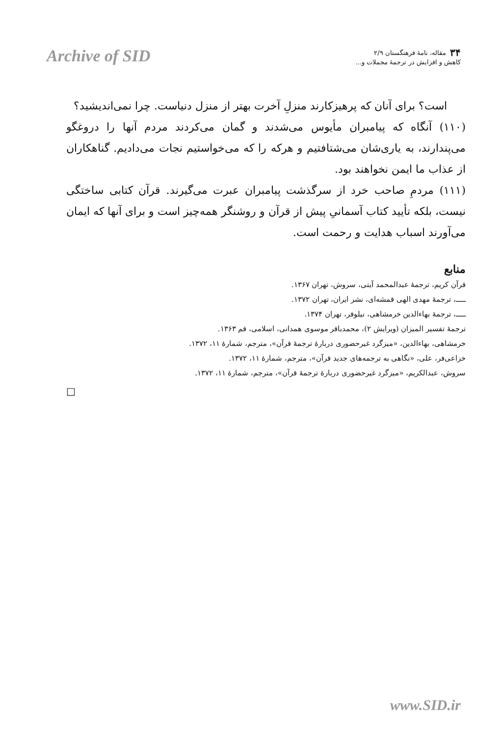Archive of SID
۳۴ مقاله، نامهٔ فرهنگستان ۲/۹
کاهش و افزایش در ترجمهٔ مجملات و...
است؟ برای آنان که پرهیزکارند منزلِ آخرت بهتر از منزل دنیاست. چرا نمی‌اندیشید؟
(۱۱۰) آنگاه که پیامبران مأیوس می‌شدند و گمان می‌کردند مردم آنها را دروغگو می‌پندارند، به یاری‌شان می‌شتافتیم و هرکه را که می‌خواستیم نجات می‌دادیم. گناهکاران از عذاب ما ایمن نخواهند بود.
(۱۱۱) مردمِ صاحب خرد از سرگذشت پیامبران عبرت می‌گیرند. قرآن کتابی ساختگی نیست، بلکه تأیید کتاب آسمانیِ پیش از قرآن و روشنگر همه‌چیز است و برای آنها که ایمان می‌آورند اسباب هدایت و رحمت است.
منابع
قرآن کریم، ترجمهٔ عبدالمحمد آیتی، سروش، تهران ۱۳۶۷.
ـــــ، ترجمهٔ مهدی الهی قمشه‌ای، نشر ایران، تهران ۱۳۷۲.
ـــــ، ترجمهٔ بهاءالدین خرمشاهی، نیلوفر، تهران ۱۳۷۴.
ترجمهٔ تفسیر المیزان (ویرایش ۲)، محمدباقر موسوی همدانی، اسلامی، قم ۱۳۶۳.
خرمشاهی، بهاءالدین، «میزگرد غیرحضوری دربارهٔ ترجمهٔ قرآن»، مترجم، شمارهٔ ۱۱، ۱۳۷۲.
خزاعی‌فر، علی، «نگاهی به ترجمه‌های جدید قرآن»، مترجم، شمارهٔ ۱۱، ۱۳۷۲.
سروش، عبدالکریم، «میزگرد غیرحضوری دربارهٔ ترجمهٔ قرآن»، مترجم، شمارهٔ ۱۱، ۱۳۷۲.
□
www.SID.ir